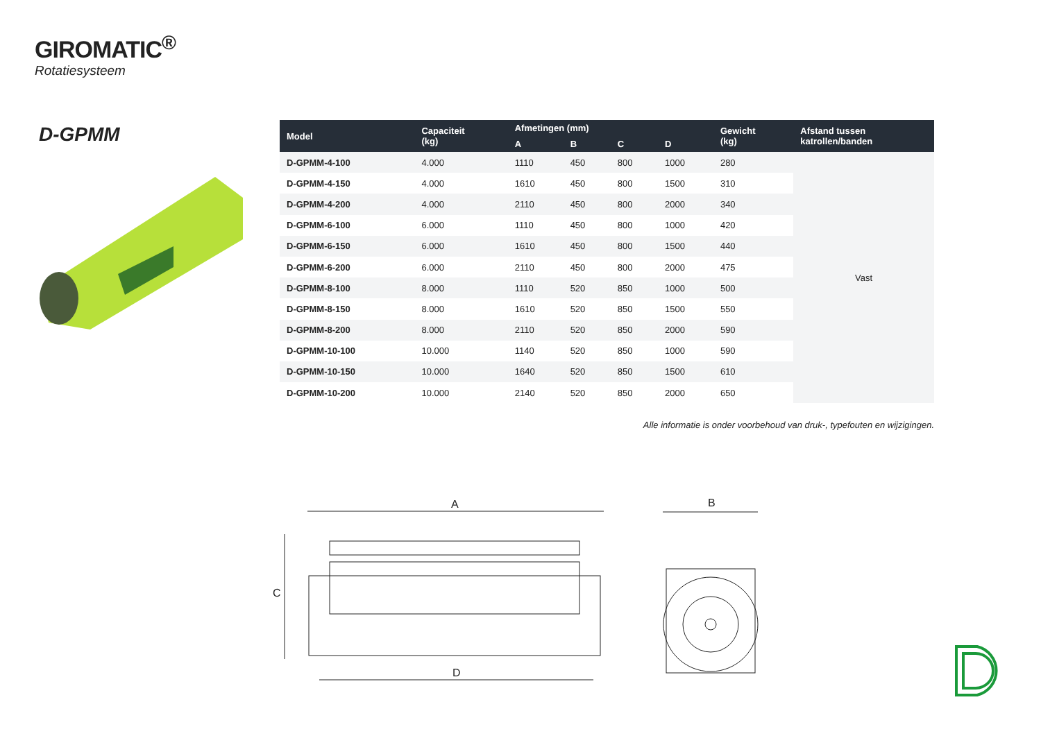GIROMATIC<sup>®</sup>
Rotatiesysteem
D-GPMM
| Model | Capaciteit (kg) | Afmetingen (mm) | | | | Gewicht (kg) | Afstand tussen katrollen/banden |
| --- | --- | --- | --- | --- | --- | --- | --- |
| | | A | B | C | D | | |
| D-GPMM-4-100 | 4.000 | 1110 | 450 | 800 | 1000 | 280 | Vast |
| D-GPMM-4-150 | 4.000 | 1610 | 450 | 800 | 1500 | 310 | |
| D-GPMM-4-200 | 4.000 | 2110 | 450 | 800 | 2000 | 340 | |
| D-GPMM-6-100 | 6.000 | 1110 | 450 | 800 | 1000 | 420 | |
| D-GPMM-6-150 | 6.000 | 1610 | 450 | 800 | 1500 | 440 | |
| D-GPMM-6-200 | 6.000 | 2110 | 450 | 800 | 2000 | 475 | |
| D-GPMM-8-100 | 8.000 | 1110 | 520 | 850 | 1000 | 500 | |
| D-GPMM-8-150 | 8.000 | 1610 | 520 | 850 | 1500 | 550 | |
| D-GPMM-8-200 | 8.000 | 2110 | 520 | 850 | 2000 | 590 | |
| D-GPMM-10-100 | 10.000 | 1140 | 520 | 850 | 1000 | 590 | |
| D-GPMM-10-150 | 10.000 | 1640 | 520 | 850 | 1500 | 610 | |
| D-GPMM-10-200 | 10.000 | 2140 | 520 | 850 | 2000 | 650 | |
Alle informatie is onder voorbehoud van druk-, typefouten en wijzigingen.
A
C
D
B